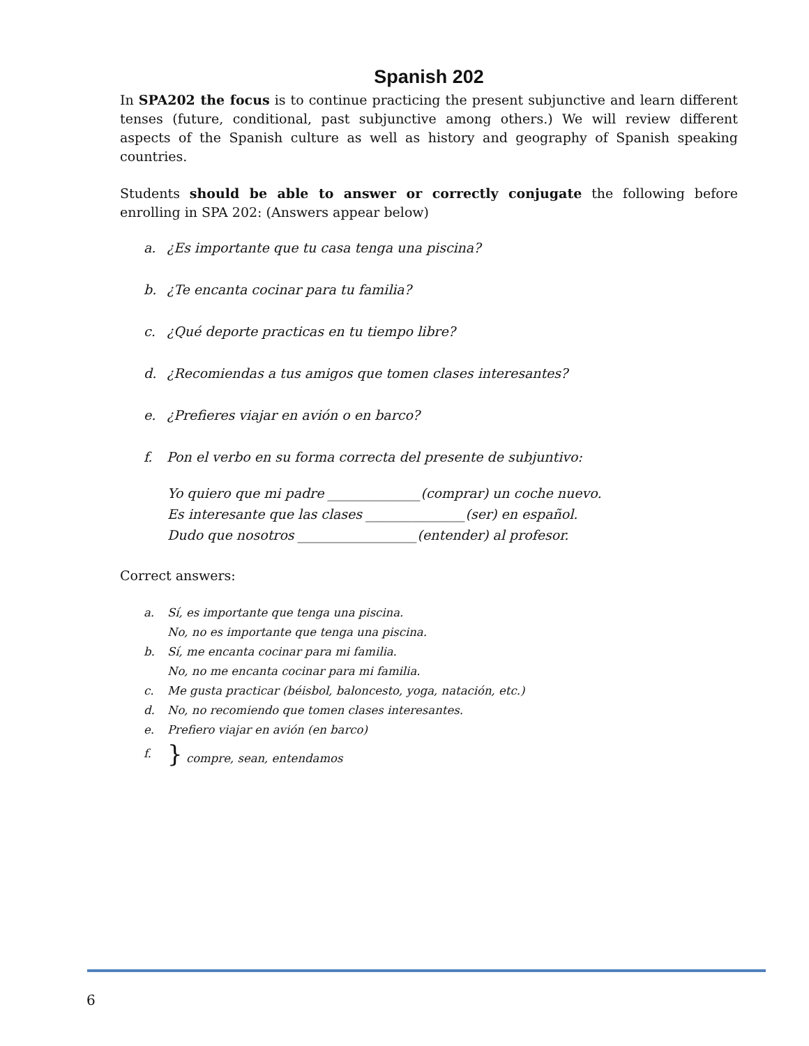Spanish 202
In SPA202 the focus is to continue practicing the present subjunctive and learn different tenses (future, conditional, past subjunctive among others.) We will review different aspects of the Spanish culture as well as history and geography of Spanish speaking countries.
Students should be able to answer or correctly conjugate the following before enrolling in SPA 202: (Answers appear below)
a. ¿Es importante que tu casa tenga una piscina?
b. ¿Te encanta cocinar para tu familia?
c. ¿Qué deporte practicas en tu tiempo libre?
d. ¿Recomiendas a tus amigos que tomen clases interesantes?
e. ¿Prefieres viajar en avión o en barco?
f. Pon el verbo en su forma correcta del presente de subjuntivo:
Yo quiero que mi padre ______________(comprar) un coche nuevo.
Es interesante que las clases _______________(ser) en español.
Dudo que nosotros __________________(entender) al profesor.
Correct answers:
a. Sí, es importante que tenga una piscina.
No, no es importante que tenga una piscina.
b. Sí, me encanta cocinar para mi familia.
No, no me encanta cocinar para mi familia.
c. Me gusta practicar (béisbol, baloncesto, yoga, natación, etc.)
d. No, no recomiendo que tomen clases interesantes.
e. Prefiero viajar en avión (en barco)
f. } compre, sean, entendamos
6